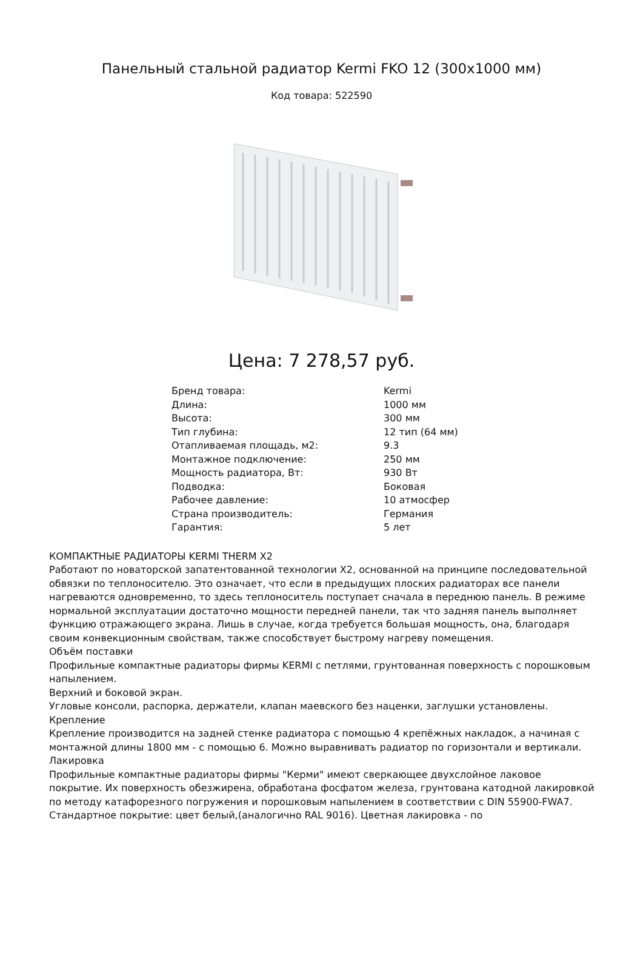Панельный стальной радиатор Kermi FKO 12 (300x1000 мм)
Код товара: 522590
Цена: 7 278,57 руб.
| Бренд товара: | Kermi |
| Длина: | 1000 мм |
| Высота: | 300 мм |
| Тип глубина: | 12 тип (64 мм) |
| Отапливаемая площадь, м2: | 9.3 |
| Монтажное подключение: | 250 мм |
| Мощность радиатора, Вт: | 930 Вт |
| Подводка: | Боковая |
| Рабочее давление: | 10 атмосфер |
| Страна производитель: | Германия |
| Гарантия: | 5 лет |
КОМПАКТНЫЕ РАДИАТОРЫ KERMI THERM X2
Работают по новаторской запатентованной технологии X2, основанной на принципе последовательной обвязки по теплоносителю. Это означает, что если в предыдущих плоских радиаторах все панели нагреваются одновременно, то здесь теплоноситель поступает сначала в переднюю панель. В режиме нормальной эксплуатации достаточно мощности передней панели, так что задняя панель выполняет функцию отражающего экрана. Лишь в случае, когда требуется большая мощность, она, благодаря своим конвекционным свойствам, также способствует быстрому нагреву помещения.
Объём поставки
Профильные компактные радиаторы фирмы KERMI с петлями, грунтованная поверхность с порошковым напылением.
Верхний и боковой экран.
Угловые консоли, распорка, держатели, клапан маевского без наценки, заглушки установлены.
Крепление
Крепление производится на задней стенке радиатора с помощью 4 крепёжных накладок, а начиная с монтажной длины 1800 мм - с помощью 6. Можно выравнивать радиатор по горизонтали и вертикали.
Лакировка
Профильные компактные радиаторы фирмы "Керми" имеют сверкающее двухслойное лаковое покрытие. Их поверхность обезжирена, обработана фосфатом железа, грунтована катодной лакировкой по методу катафорезного погружения и порошковым напылением в соответствии с DIN 55900-FWA7. Стандартное покрытие: цвет белый,(аналогично RAL 9016). Цветная лакировка - по